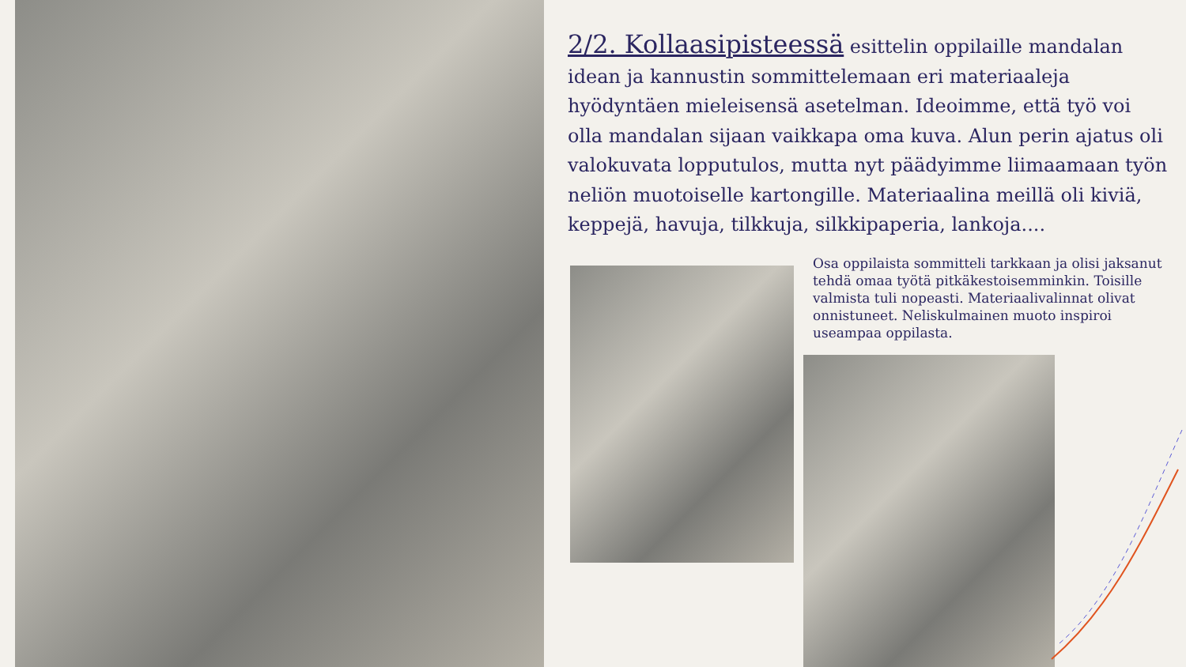2/2. Kollaasipisteessä esittelin oppilaille mandalan idean ja kannustin sommittelemaan eri materiaaleja hyödyntäen mieleisensä asetelman. Ideoimme, että työ voi olla mandalan sijaan vaikkapa oma kuva. Alun perin ajatus oli valokuvata lopputulos, mutta nyt päädyimme liimaamaan työn neliön muotoiselle kartongille. Materiaalina meillä oli kiviä, keppejä, havuja, tilkkuja, silkkipaperia, lankoja....
Osa oppilaista sommitteli tarkkaan ja olisi jaksanut tehdä omaa työtä pitkäkestoisemminkin. Toisille valmista tuli nopeasti. Materiaalivalinnat olivat onnistuneet. Neliskulmainen muoto inspiroi useampaa oppilasta.